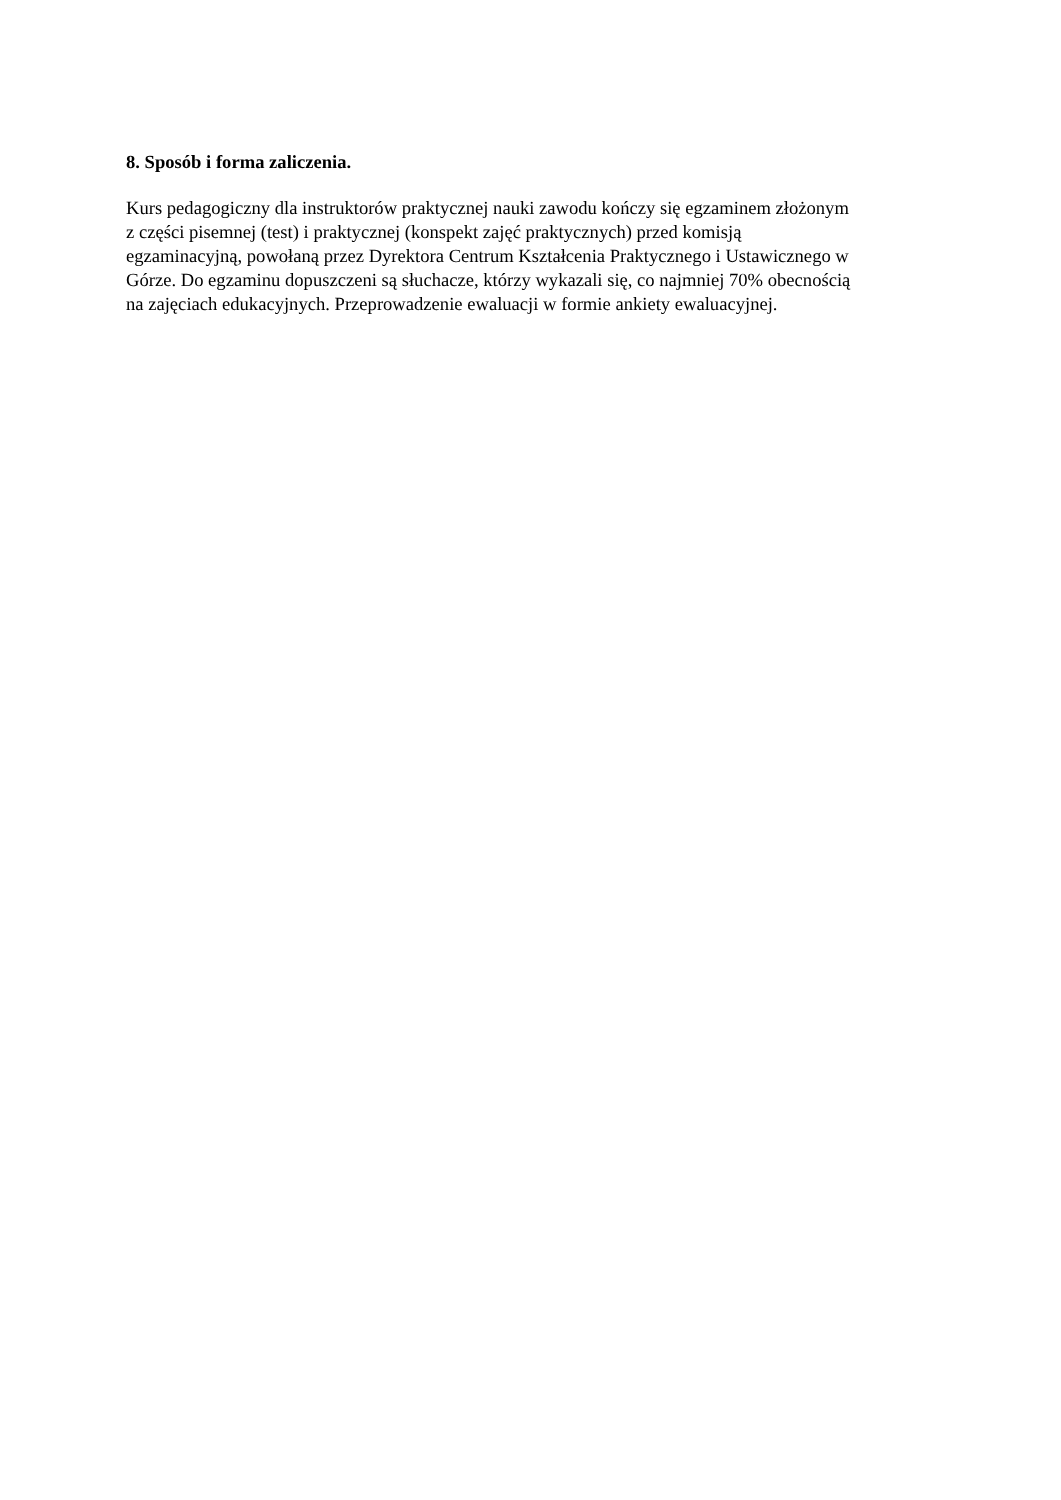8. Sposób i forma zaliczenia.
Kurs pedagogiczny dla instruktorów praktycznej nauki zawodu kończy się egzaminem złożonym
z części pisemnej (test) i praktycznej (konspekt zajęć praktycznych) przed komisją
egzaminacyjną, powołaną przez Dyrektora Centrum Kształcenia Praktycznego i Ustawicznego w
Górze. Do egzaminu dopuszczeni są słuchacze, którzy wykazali się, co najmniej 70% obecnością
na zajęciach edukacyjnych. Przeprowadzenie ewaluacji w formie ankiety ewaluacyjnej.